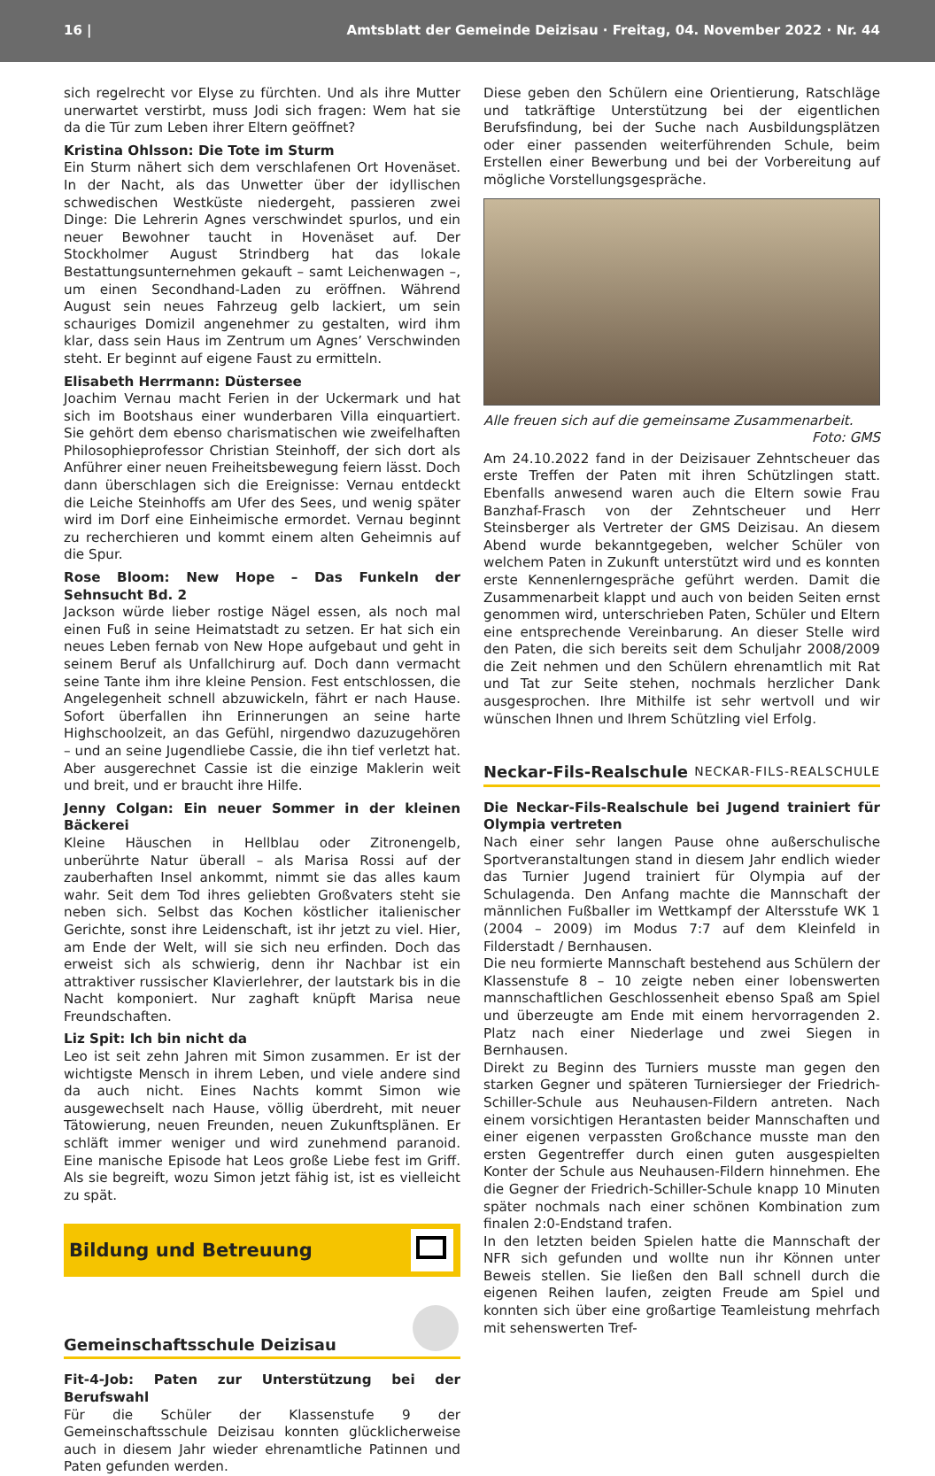16 | Amtsblatt der Gemeinde Deizisau · Freitag, 04. November 2022 · Nr. 44
sich regelrecht vor Elyse zu fürchten. Und als ihre Mutter unerwartet verstirbt, muss Jodi sich fragen: Wem hat sie da die Tür zum Leben ihrer Eltern geöffnet?
Kristina Ohlsson: Die Tote im Sturm
Ein Sturm nähert sich dem verschlafenen Ort Hovenäset. In der Nacht, als das Unwetter über der idyllischen schwedischen Westküste niedergeht, passieren zwei Dinge: Die Lehrerin Agnes verschwindet spurlos, und ein neuer Bewohner taucht in Hovenäset auf. Der Stockholmer August Strindberg hat das lokale Bestattungsunternehmen gekauft – samt Leichenwagen –, um einen Secondhand-Laden zu eröffnen. Während August sein neues Fahrzeug gelb lackiert, um sein schauriges Domizil angenehmer zu gestalten, wird ihm klar, dass sein Haus im Zentrum um Agnes’ Verschwinden steht. Er beginnt auf eigene Faust zu ermitteln.
Elisabeth Herrmann: Düstersee
Joachim Vernau macht Ferien in der Uckermark und hat sich im Bootshaus einer wunderbaren Villa einquartiert. Sie gehört dem ebenso charismatischen wie zweifelhaften Philosophieprofessor Christian Steinhoff, der sich dort als Anführer einer neuen Freiheitsbewegung feiern lässt. Doch dann überschlagen sich die Ereignisse: Vernau entdeckt die Leiche Steinhoffs am Ufer des Sees, und wenig später wird im Dorf eine Einheimische ermordet. Vernau beginnt zu recherchieren und kommt einem alten Geheimnis auf die Spur.
Rose Bloom: New Hope – Das Funkeln der Sehnsucht Bd. 2
Jackson würde lieber rostige Nägel essen, als noch mal einen Fuß in seine Heimatstadt zu setzen. Er hat sich ein neues Leben fernab von New Hope aufgebaut und geht in seinem Beruf als Unfallchirurg auf. Doch dann vermacht seine Tante ihm ihre kleine Pension. Fest entschlossen, die Angelegenheit schnell abzuwickeln, fährt er nach Hause. Sofort überfallen ihn Erinnerungen an seine harte Highschoolzeit, an das Gefühl, nirgendwo dazuzugehören – und an seine Jugendliebe Cassie, die ihn tief verletzt hat. Aber ausgerechnet Cassie ist die einzige Maklerin weit und breit, und er braucht ihre Hilfe.
Jenny Colgan: Ein neuer Sommer in der kleinen Bäckerei
Kleine Häuschen in Hellblau oder Zitronengelb, unberührte Natur überall – als Marisa Rossi auf der zauberhaften Insel ankommt, nimmt sie das alles kaum wahr. Seit dem Tod ihres geliebten Großvaters steht sie neben sich. Selbst das Kochen köstlicher italienischer Gerichte, sonst ihre Leidenschaft, ist ihr jetzt zu viel. Hier, am Ende der Welt, will sie sich neu erfinden. Doch das erweist sich als schwierig, denn ihr Nachbar ist ein attraktiver russischer Klavierlehrer, der lautstark bis in die Nacht komponiert. Nur zaghaft knüpft Marisa neue Freundschaften.
Liz Spit: Ich bin nicht da
Leo ist seit zehn Jahren mit Simon zusammen. Er ist der wichtigste Mensch in ihrem Leben, und viele andere sind da auch nicht. Eines Nachts kommt Simon wie ausgewechselt nach Hause, völlig überdreht, mit neuer Tätowierung, neuen Freunden, neuen Zukunftsplänen. Er schläft immer weniger und wird zunehmend paranoid. Eine manische Episode hat Leos große Liebe fest im Griff. Als sie begreift, wozu Simon jetzt fähig ist, ist es vielleicht zu spät.
Bildung und Betreuung
Gemeinschaftsschule Deizisau
Fit-4-Job: Paten zur Unterstützung bei der Berufswahl
Für die Schüler der Klassenstufe 9 der Gemeinschaftsschule Deizisau konnten glücklicherweise auch in diesem Jahr wieder ehrenamtliche Patinnen und Paten gefunden werden.
Diese geben den Schülern eine Orientierung, Ratschläge und tatkräftige Unterstützung bei der eigentlichen Berufsfindung, bei der Suche nach Ausbildungsplätzen oder einer passenden weiterführenden Schule, beim Erstellen einer Bewerbung und bei der Vorbereitung auf mögliche Vorstellungsgespräche.
Alle freuen sich auf die gemeinsame Zusammenarbeit.
Foto: GMS
Am 24.10.2022 fand in der Deizisauer Zehntscheuer das erste Treffen der Paten mit ihren Schützlingen statt. Ebenfalls anwesend waren auch die Eltern sowie Frau Banzhaf-Frasch von der Zehntscheuer und Herr Steinsberger als Vertreter der GMS Deizisau. An diesem Abend wurde bekanntgegeben, welcher Schüler von welchem Paten in Zukunft unterstützt wird und es konnten erste Kennenlerngespräche geführt werden. Damit die Zusammenarbeit klappt und auch von beiden Seiten ernst genommen wird, unterschrieben Paten, Schüler und Eltern eine entsprechende Vereinbarung. An dieser Stelle wird den Paten, die sich bereits seit dem Schuljahr 2008/2009 die Zeit nehmen und den Schülern ehrenamtlich mit Rat und Tat zur Seite stehen, nochmals herzlicher Dank ausgesprochen. Ihre Mithilfe ist sehr wertvoll und wir wünschen Ihnen und Ihrem Schützling viel Erfolg.
Neckar-Fils-Realschule NECKAR-FILS-REALSCHULE
Die Neckar-Fils-Realschule bei Jugend trainiert für Olympia vertreten
Nach einer sehr langen Pause ohne außerschulische Sportveranstaltungen stand in diesem Jahr endlich wieder das Turnier Jugend trainiert für Olympia auf der Schulagenda. Den Anfang machte die Mannschaft der männlichen Fußballer im Wettkampf der Altersstufe WK 1 (2004 – 2009) im Modus 7:7 auf dem Kleinfeld in Filderstadt / Bernhausen.
Die neu formierte Mannschaft bestehend aus Schülern der Klassenstufe 8 – 10 zeigte neben einer lobenswerten mannschaftlichen Geschlossenheit ebenso Spaß am Spiel und überzeugte am Ende mit einem hervorragenden 2. Platz nach einer Niederlage und zwei Siegen in Bernhausen.
Direkt zu Beginn des Turniers musste man gegen den starken Gegner und späteren Turniersieger der Friedrich-Schiller-Schule aus Neuhausen-Fildern antreten. Nach einem vorsichtigen Herantasten beider Mannschaften und einer eigenen verpassten Großchance musste man den ersten Gegentreffer durch einen guten ausgespielten Konter der Schule aus Neuhausen-Fildern hinnehmen. Ehe die Gegner der Friedrich-Schiller-Schule knapp 10 Minuten später nochmals nach einer schönen Kombination zum finalen 2:0-Endstand trafen.
In den letzten beiden Spielen hatte die Mannschaft der NFR sich gefunden und wollte nun ihr Können unter Beweis stellen. Sie ließen den Ball schnell durch die eigenen Reihen laufen, zeigten Freude am Spiel und konnten sich über eine großartige Teamleistung mehrfach mit sehenswerten Tref-